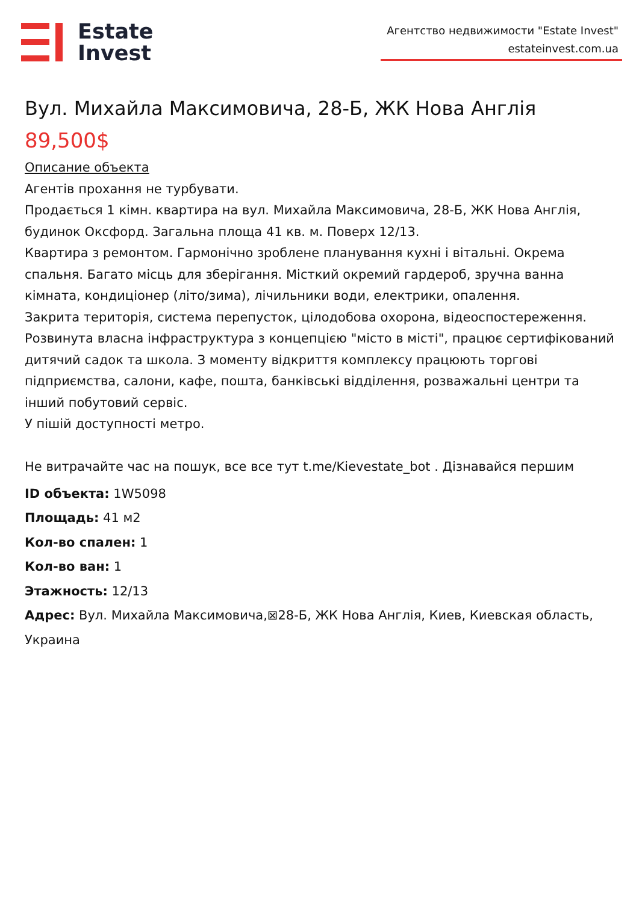Estate
Invest
Агентство недвижимости "Estate Invest"
estateinvest.com.ua
Вул. Михайла Максимовича, 28-Б, ЖК Нова Англія
89,500$
Описание объекта
Агентів прохання не турбувати.
Продається 1 кімн. квартира на вул. Михайла Максимовича, 28-Б, ЖК Нова Англія, будинок Оксфорд. Загальна площа 41 кв. м. Поверх 12/13.
Квартира з ремонтом. Гармонічно зроблене планування кухні і вітальні. Окрема спальня. Багато місць для зберігання. Місткий окремий гардероб, зручна ванна кімната, кондиціонер (літо/зима), лічильники води, електрики, опалення.
Закрита територія, система перепусток, цілодобова охорона, відеоспостереження. Розвинута власна інфраструктура з концепцією "місто в місті", працює сертифікований дитячий садок та школа. З моменту відкриття комплексу працюють торгові підприємства, салони, кафе, пошта, банківські відділення, розважальні центри та інший побутовий сервіс.
У пішій доступності метро.
Не витрачайте час на пошук, все все тут t.me/Kievestate_bot . Дізнавайся першим
ID объекта: 1W5098
Площадь: 41 м2
Кол-во спален: 1
Кол-во ван: 1
Этажность: 12/13
Адрес: Вул. Михайла Максимовича,⊠28-Б, ЖК Нова Англія, Киев, Киевская область, Украина